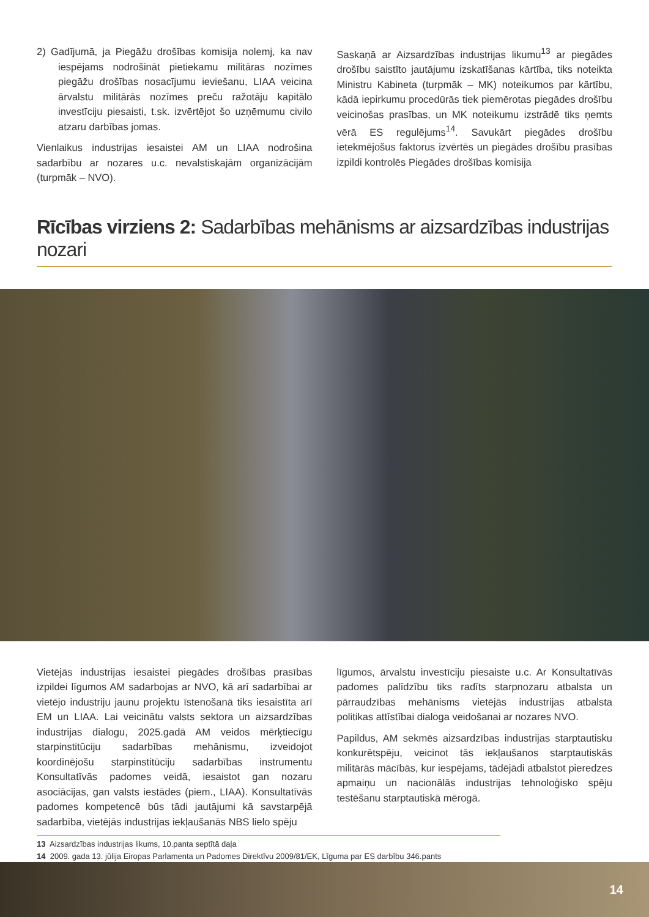2) Gadījumā, ja Piegāžu drošības komisija nolemj, ka nav iespējams nodrošināt pietiekamu militāras nozīmes piegāžu drošības nosacījumu ieviešanu, LIAA veicina ārvalstu militārās nozīmes preču ražotāju kapitālo investīciju piesaisti, t.sk. izvērtējot šo uzņēmumu civilo atzaru darbības jomas.
Vienlaikus industrijas iesaistei AM un LIAA nodrošina sadarbību ar nozares u.c. nevalstiskajām organizācijām (turpmāk – NVO).
Saskaņā ar Aizsardzības industrijas likumu<sup>13</sup> ar piegādes drošību saistīto jautājumu izskatīšanas kārtība, tiks noteikta Ministru Kabineta (turpmāk – MK) noteikumos par kārtību, kādā iepirkumu procedūrās tiek piemērotas piegādes drošību veicinošas prasības, un MK noteikumu izstrādē tiks ņemts vērā ES regulējums<sup>14</sup>. Savukārt piegādes drošību ietekmējošus faktorus izvērtēs un piegādes drošību prasības izpildi kontrolēs Piegādes drošības komisija
Rīcības virziens 2: Sadarbības mehānisms ar aizsardzības industrijas nozari
Vietējās industrijas iesaistei piegādes drošības prasības izpildei līgumos AM sadarbojas ar NVO, kā arī sadarbībai ar vietējo industriju jaunu projektu īstenošanā tiks iesaistīta arī EM un LIAA. Lai veicinātu valsts sektora un aizsardzības industrijas dialogu, 2025.gadā AM veidos mērķtiecīgu starpinstitūciju sadarbības mehānismu, izveidojot koordinējošu starpinstitūciju sadarbības instrumentu Konsultatīvās padomes veidā, iesaistot gan nozaru asociācijas, gan valsts iestādes (piem., LIAA). Konsultatīvās padomes kompetencē būs tādi jautājumi kā savstarpējā sadarbība, vietējās industrijas iekļaušanās NBS lielo spēju
līgumos, ārvalstu investīciju piesaiste u.c. Ar Konsultatīvās padomes palīdzību tiks radīts starpnozaru atbalsta un pārraudzības mehānisms vietējās industrijas atbalsta politikas attīstībai dialoga veidošanai ar nozares NVO.
Papildus, AM sekmēs aizsardzības industrijas starptautisku konkurētspēju, veicinot tās iekļaušanos starptautiskās militārās mācībās, kur iespējams, tādējādi atbalstot pieredzes apmaiņu un nacionālās industrijas tehnoloģisko spēju testēšanu starptautiskā mērogā.
13 Aizsardzības industrijas likums, 10.panta septītā daļa
14 2009. gada 13. jūlija Eiropas Parlamenta un Padomes Direktīvu 2009/81/EK, Līguma par ES darbību 346.pants
14